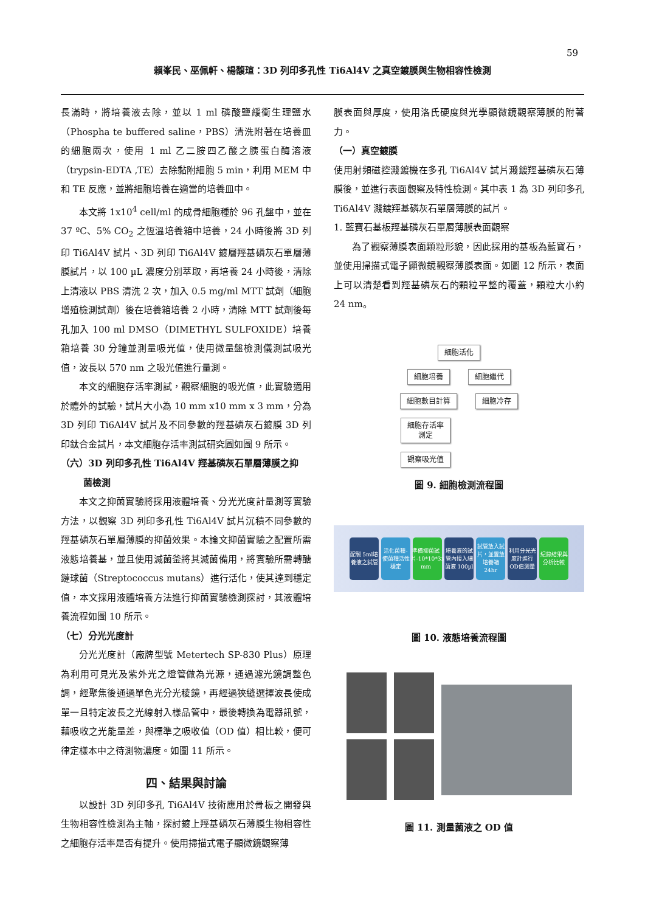59
賴峯民、巫佩軒、楊馥瑄：3D 列印多孔性 Ti6Al4V 之真空鍍膜與生物相容性檢測
長滿時，將培養液去除，並以 1 ml 磷酸鹽緩衝生理鹽水（Phospha te buffered saline，PBS）清洗附著在培養皿的細胞兩次，使用 1 ml 乙二胺四乙酸之胰蛋白酶溶液（trypsin-EDTA ,TE）去除黏附細胞 5 min，利用 MEM 中和 TE 反應，並將細胞培養在適當的培養皿中。
本文將 1x10<sup>4</sup> cell/ml 的成骨細胞種於 96 孔盤中，並在 37 ºC、5% CO<sub>2</sub> 之恆溫培養箱中培養，24 小時後將 3D 列印 Ti6Al4V 試片、3D 列印 Ti6Al4V 鍍層羥基磷灰石單層薄膜試片，以 100 µL 濃度分別萃取，再培養 24 小時後，清除上清液以 PBS 清洗 2 次，加入 0.5 mg/ml MTT 試劑（細胞增殖檢測試劑）後在培養箱培養 2 小時，清除 MTT 試劑後每孔加入 100 ml DMSO（DIMETHYL SULFOXIDE）培養箱培養 30 分鐘並測量吸光值，使用微量盤檢測儀測試吸光值，波長以 570 nm 之吸光值進行量測。
本文的細胞存活率測試，觀察細胞的吸光值，此實驗適用於體外的試驗，試片大小為 10 mm x10 mm x 3 mm，分為 3D 列印 Ti6Al4V 試片及不同參數的羥基磷灰石鍍膜 3D 列印鈦合金試片，本文細胞存活率測試研究圖如圖 9 所示。
（六）3D 列印多孔性 Ti6Al4V 羥基磷灰石單層薄膜之抑
菌檢測
本文之抑菌實驗將採用液體培養、分光光度計量測等實驗方法，以觀察 3D 列印多孔性 Ti6Al4V 試片沉積不同參數的羥基磷灰石單層薄膜的抑菌效果。本論文抑菌實驗之配置所需液態培養基，並且使用滅菌釜將其滅菌備用，將實驗所需轉醣鏈球菌（Streptococcus mutans）進行活化，使其達到穩定值，本文採用液體培養方法進行抑菌實驗檢測探討，其液體培養流程如圖 10 所示。
（七）分光光度計
分光光度計（廠牌型號 Metertech SP-830 Plus）原理為利用可見光及紫外光之燈管做為光源，通過濾光鏡調整色調，經聚焦後通過單色光分光稜鏡，再經過狹縫選擇波長使成單一且特定波長之光線射入樣品管中，最後轉換為電器訊號，藉吸收之光能量差，與標準之吸收值（OD 值）相比較，便可律定樣本中之待測物濃度。如圖 11 所示。
四、結果與討論
以設計 3D 列印多孔 Ti6Al4V 技術應用於骨板之開發與生物相容性檢測為主軸，探討鍍上羥基磷灰石薄膜生物相容性之細胞存活率是否有提升。使用掃描式電子顯微鏡觀察薄
膜表面與厚度，使用洛氏硬度與光學顯微鏡觀察薄膜的附著力。
（一）真空鍍膜
使用射頻磁控濺鍍機在多孔 Ti6Al4V 試片濺鍍羥基磷灰石薄膜後，並進行表面觀察及特性檢測。其中表 1 為 3D 列印多孔 Ti6Al4V 濺鍍羥基磷灰石單層薄膜的試片。
1. 藍寶石基板羥基磷灰石單層薄膜表面觀察
為了觀察薄膜表面顆粒形貌，因此採用的基板為藍寶石，並使用掃描式電子顯微鏡觀察薄膜表面。如圖 12 所示，表面上可以清楚看到羥基磷灰石的顆粒平整的覆蓋，顆粒大小約 24 nm。
細胞活化
細胞培養 細胞繼代
細胞數目計算 細胞冷存
細胞存活率
測定
觀察吸光值
圖 9. 細胞檢測流程圖
配製 5ml培養液之試管
活化菌種-使菌種活性穩定
準備抑菌試片-10*10*3 mm<sup>3</sup>
培養液的試管內接入細菌液 100µl
試管放入試片，並置放培養箱 24hr
利用分光光度計進行 OD值測量
紀錄結果與分析比較
圖 10. 液態培養流程圖
圖 11. 測量菌液之 OD 值